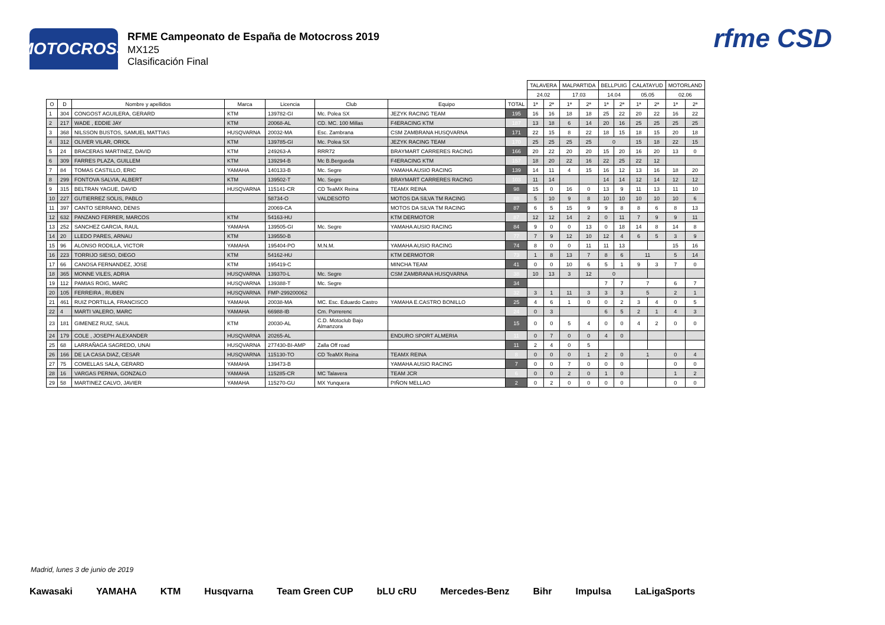MOTOCROSS
RFME Campeonato de España de Motocross 2019
MX125
Clasificación Final
rfme CSD
| | | | | | | | | TALAVERA | | MALPARTIDA | | BELLPUIG | | CALATAYUD | | MOTORLAND | |
| | | | | | | | | 24.02 | | 17.03 | | 14.04 | | 05.05 | | 02.06 | |
| O | D | Nombre y apellidos | Marca | Licencia | Club | Equipo | TOTAL | 1ª | 2ª | 1ª | 2ª | 1ª | 2ª | 1ª | 2ª | 1ª | 2ª |
| 1 | 304 | CONGOST AGUILERA, GERARD | KTM | 139782-GI | Mc. Polea SX | JEZYK RACING TEAM | 195 | 16 | 16 | 18 | 18 | 25 | 22 | 20 | 22 | 16 | 22 |
| 2 | 217 | WADE , EDDIE JAY | KTM | 20068-AL | CD. MC. 100 Millas | F4ERACING KTM | 187 | 13 | 18 | 6 | 14 | 20 | 16 | 25 | 25 | 25 | 25 |
| 3 | 368 | NILSSON BUSTOS, SAMUEL MATTIAS | HUSQVARNA | 20032-MA | Esc. Zambrana | CSM ZAMBRANA HUSQVARNA | 171 | 22 | 15 | 8 | 22 | 18 | 15 | 18 | 15 | 20 | 18 |
| 4 | 312 | OLIVER VILAR, ORIOL | KTM | 139785-GI | Mc. Polea SX | JEZYK RACING TEAM | 170 | 25 | 25 | 25 | 25 | 0 | | 15 | 18 | 22 | 15 |
| 5 | 24 | BRACERAS MARTINEZ, DAVID | KTM | 249263-A | RRR72 | BRAYMART CARRERES RACING | 166 | 20 | 22 | 20 | 20 | 15 | 20 | 16 | 20 | 13 | 0 |
| 6 | 309 | FARRES PLAZA, GUILLEM | KTM | 139294-B | Mc B.Bergueda | F4ERACING KTM | 157 | 18 | 20 | 22 | 16 | 22 | 25 | 22 | 12 | | |
| 7 | 84 | TOMAS CASTILLO, ERIC | YAMAHA | 140133-B | Mc. Segre | YAMAHA AUSIO RACING | 139 | 14 | 11 | 4 | 15 | 16 | 12 | 13 | 16 | 18 | 20 |
| 8 | 299 | FONTOVA SALVIA, ALBERT | KTM | 139502-T | Mc. Segre | BRAYMART CARRERES RACING | 103 | 11 | 14 | | | 14 | 14 | 12 | 14 | 12 | 12 |
| 9 | 315 | BELTRAN YAGUE, DAVID | HUSQVARNA | 115141-CR | CD TeaMX Reina | TEAMX REINA | 98 | 15 | 0 | 16 | 0 | 13 | 9 | 11 | 13 | 11 | 10 |
| 10 | 227 | GUTIERREZ SOLIS, PABLO | | 58734-O | VALDESOTO | MOTOS DA SILVA TM RACING | 88 | 5 | 10 | 9 | 8 | 10 | 10 | 10 | 10 | 10 | 6 |
| 11 | 397 | CANTO SERRANO, DENIS | | 20069-CA | | MOTOS DA SILVA TM RACING | 87 | 6 | 5 | 15 | 9 | 9 | 8 | 8 | 6 | 8 | 13 |
| 12 | 632 | PANZANO FERRER, MARCOS | KTM | 54163-HU | | KTM DERMOTOR | 87 | 12 | 12 | 14 | 2 | 0 | 11 | 7 | 9 | 9 | 11 |
| 13 | 252 | SANCHEZ GARCIA, RAUL | YAMAHA | 139505-GI | Mc. Segre | YAMAHA AUSIO RACING | 84 | 9 | 0 | 0 | 13 | 0 | 18 | 14 | 8 | 14 | 8 |
| 14 | 20 | LLEDO PARES, ARNAU | KTM | 139550-B | | | 77 | 7 | 9 | 12 | 10 | 12 | 4 | 6 | 5 | 3 | 9 |
| 15 | 96 | ALONSO RODILLA, VICTOR | YAMAHA | 195404-PO | M.N.M. | YAMAHA AUSIO RACING | 74 | 8 | 0 | 0 | 11 | 11 | 13 | | | 15 | 16 |
| 16 | 223 | TORRIJO SIESO, DIEGO | KTM | 54162-HU | | KTM DERMOTOR | 73 | 1 | 8 | 13 | 7 | 8 | 6 | 11 | | 5 | 14 |
| 17 | 66 | CANOSA FERNANDEZ, JOSE | KTM | 195419-C | | MINCHA TEAM | 41 | 0 | 0 | 10 | 6 | 5 | 1 | 9 | 3 | 7 | 0 |
| 18 | 365 | MONNE VILES, ADRIA | HUSQVARNA | 139370-L | Mc. Segre | CSM ZAMBRANA HUSQVARNA | 38 | 10 | 13 | 3 | 12 | 0 | | | | | |
| 19 | 112 | PAMIAS ROIG, MARC | HUSQVARNA | 139388-T | Mc. Segre | | 34 | | | | | 7 | 7 | 7 | | 6 | 7 |
| 20 | 105 | FERREIRA , RUBEN | HUSQVARNA | FMP-299200062 | | | 32 | 3 | 1 | 11 | 3 | 3 | 3 | 5 | | 2 | 1 |
| 21 | 461 | RUIZ PORTILLA, FRANCISCO | YAMAHA | 20038-MA | MC. Esc. Eduardo Castro | YAMAHA E.CASTRO BONILLO | 25 | 4 | 6 | 1 | 0 | 0 | 2 | 3 | 4 | 0 | 5 |
| 22 | 4 | MARTI VALERO, MARC | YAMAHA | 66988-IB | Cm. Porrerenc | | 24 | 0 | 3 | | | 6 | 5 | 2 | 1 | 4 | 3 |
| 23 | 181 | GIMENEZ RUIZ, SAUL | KTM | 20030-AL | C.D. Motoclub Bajo Almanzora | | 15 | 0 | 0 | 5 | 4 | 0 | 0 | 4 | 2 | 0 | 0 |
| 24 | 179 | COLE , JOSEPH ALEXANDER | HUSQVARNA | 20265-AL | | ENDURO SPORT ALMERIA | 11 | 0 | 7 | 0 | 0 | 4 | 0 | | | | |
| 25 | 68 | LARRAÑAGA SAGREDO, UNAI | HUSQVARNA | 277430-BI-AMP | Zalla Off road | | 11 | 2 | 4 | 0 | 5 | | | | | | |
| 26 | 166 | DE LA CASA DIAZ, CESAR | HUSQVARNA | 115130-TO | CD TeaMX Reina | TEAMX REINA | 8 | 0 | 0 | 0 | 1 | 2 | 0 | 1 | | 0 | 4 |
| 27 | 75 | COMELLAS SALA, GERARD | YAMAHA | 139473-B | | YAMAHA AUSIO RACING | 7 | 0 | 0 | 7 | 0 | 0 | 0 | | | 0 | 0 |
| 28 | 16 | VARGAS PERNIA, GONZALO | YAMAHA | 115285-CR | MC Talavera | TEAM JCR | 6 | 0 | 0 | 2 | 0 | 1 | 0 | | | 1 | 2 |
| 29 | 58 | MARTINEZ CALVO, JAVIER | YAMAHA | 115270-GU | MX Yunquera | PIÑON MELLAO | 2 | 0 | 2 | 0 | 0 | 0 | 0 | | | 0 | 0 |
Madrid, lunes 3 de junio de 2019
Kawasaki YAMAHA KTM Husqvarna Team Green CUP bLU cRU Mercedes-Benz Bihr Impulsa LaLigaSports